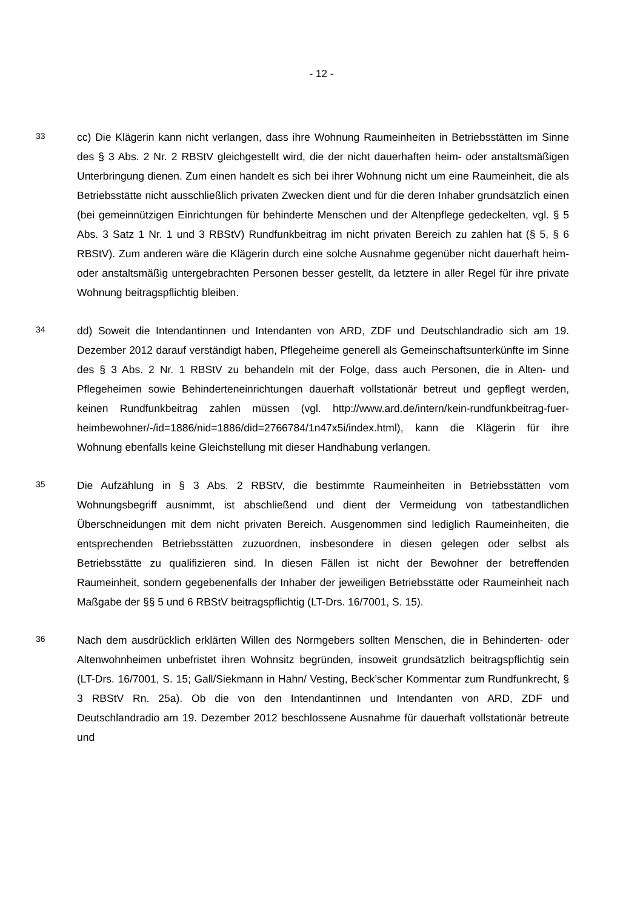- 12 -
33
cc) Die Klägerin kann nicht verlangen, dass ihre Wohnung Raumeinheiten in Betriebsstätten im Sinne des § 3 Abs. 2 Nr. 2 RBStV gleichgestellt wird, die der nicht dauerhaften heim- oder anstaltsmäßigen Unterbringung dienen. Zum einen handelt es sich bei ihrer Wohnung nicht um eine Raumeinheit, die als Betriebsstätte nicht ausschließlich privaten Zwecken dient und für die deren Inhaber grundsätzlich einen (bei gemeinnützigen Einrichtungen für behinderte Menschen und der Altenpflege gedeckelten, vgl. § 5 Abs. 3 Satz 1 Nr. 1 und 3 RBStV) Rundfunkbeitrag im nicht privaten Bereich zu zahlen hat (§ 5, § 6 RBStV). Zum anderen wäre die Klägerin durch eine solche Ausnahme gegenüber nicht dauerhaft heim- oder anstaltsmäßig untergebrachten Personen besser gestellt, da letztere in aller Regel für ihre private Wohnung beitragspflichtig bleiben.
34
dd) Soweit die Intendantinnen und Intendanten von ARD, ZDF und Deutschlandradio sich am 19. Dezember 2012 darauf verständigt haben, Pflegeheime generell als Gemeinschaftsunterkünfte im Sinne des § 3 Abs. 2 Nr. 1 RBStV zu behandeln mit der Folge, dass auch Personen, die in Alten- und Pflegeheimen sowie Behinderteneinrichtungen dauerhaft vollstationär betreut und gepflegt werden, keinen Rundfunkbeitrag zahlen müssen (vgl. http://www.ard.de/intern/kein-rundfunkbeitrag-fuer-heimbewohner/-/id=1886/nid=1886/did=2766784/1n47x5i/index.html), kann die Klägerin für ihre Wohnung ebenfalls keine Gleichstellung mit dieser Handhabung verlangen.
35
Die Aufzählung in § 3 Abs. 2 RBStV, die bestimmte Raumeinheiten in Betriebsstätten vom Wohnungsbegriff ausnimmt, ist abschließend und dient der Vermeidung von tatbestandlichen Überschneidungen mit dem nicht privaten Bereich. Ausgenommen sind lediglich Raumeinheiten, die entsprechenden Betriebsstätten zuzuordnen, insbesondere in diesen gelegen oder selbst als Betriebsstätte zu qualifizieren sind. In diesen Fällen ist nicht der Bewohner der betreffenden Raumeinheit, sondern gegebenenfalls der Inhaber der jeweiligen Betriebsstätte oder Raumeinheit nach Maßgabe der §§ 5 und 6 RBStV beitragspflichtig (LT-Drs. 16/7001, S. 15).
36
Nach dem ausdrücklich erklärten Willen des Normgebers sollten Menschen, die in Behinderten- oder Altenwohnheimen unbefristet ihren Wohnsitz begründen, insoweit grundsätzlich beitragspflichtig sein (LT-Drs. 16/7001, S. 15; Gall/Siekmann in Hahn/ Vesting, Beck’scher Kommentar zum Rundfunkrecht, § 3 RBStV Rn. 25a). Ob die von den Intendantinnen und Intendanten von ARD, ZDF und Deutschlandradio am 19. Dezember 2012 beschlossene Ausnahme für dauerhaft vollstationär betreute und